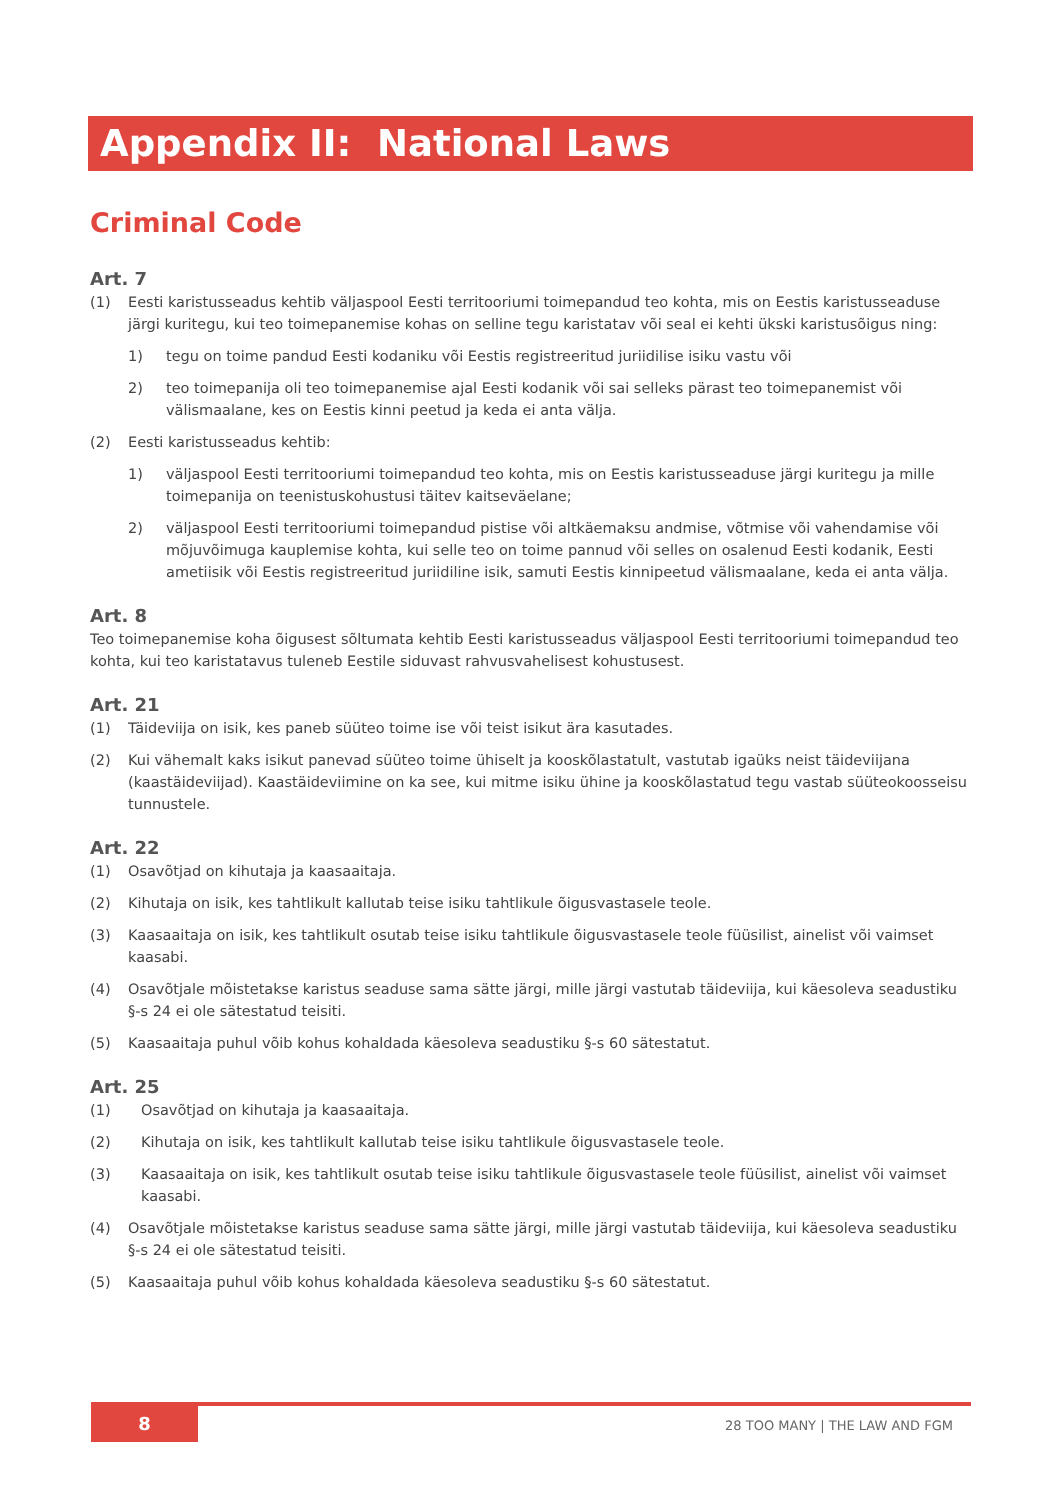Appendix II: National Laws
Criminal Code
Art. 7
(1) Eesti karistusseadus kehtib väljaspool Eesti territooriumi toimepandud teo kohta, mis on Eestis karistusseaduse järgi kuritegu, kui teo toimepanemise kohas on selline tegu karistatav või seal ei kehti ükski karistusõigus ning:
1) tegu on toime pandud Eesti kodaniku või Eestis registreeritud juriidilise isiku vastu või
2) teo toimepanija oli teo toimepanemise ajal Eesti kodanik või sai selleks pärast teo toimepanemist või välismaalane, kes on Eestis kinni peetud ja keda ei anta välja.
(2) Eesti karistusseadus kehtib:
1) väljaspool Eesti territooriumi toimepandud teo kohta, mis on Eestis karistusseaduse järgi kuritegu ja mille toimepanija on teenistuskohustusi täitev kaitseväelane;
2) väljaspool Eesti territooriumi toimepandud pistise või altkäemaksu andmise, võtmise või vahendamise või mõjuvõimuga kauplemise kohta, kui selle teo on toime pannud või selles on osalenud Eesti kodanik, Eesti ametiisik või Eestis registreeritud juriidiline isik, samuti Eestis kinnipeetud välismaalane, keda ei anta välja.
Art. 8
Teo toimepanemise koha õigusest sõltumata kehtib Eesti karistusseadus väljaspool Eesti territooriumi toimepandud teo kohta, kui teo karistatavus tuleneb Eestile siduvast rahvusvahelisest kohustusest.
Art. 21
(1) Täideviija on isik, kes paneb süüteo toime ise või teist isikut ära kasutades.
(2) Kui vähemalt kaks isikut panevad süüteo toime ühiselt ja kooskõlastatult, vastutab igaüks neist täideviijana (kaastäideviijad). Kaastäideviimine on ka see, kui mitme isiku ühine ja kooskõlastatud tegu vastab süüteokoosseisu tunnustele.
Art. 22
(1) Osavõtjad on kihutaja ja kaasaaitaja.
(2) Kihutaja on isik, kes tahtlikult kallutab teise isiku tahtlikule õigusvastasele teole.
(3) Kaasaaitaja on isik, kes tahtlikult osutab teise isiku tahtlikule õigusvastasele teole füüsilist, ainelist või vaimset kaasabi.
(4) Osavõtjale mõistetakse karistus seaduse sama sätte järgi, mille järgi vastutab täideviija, kui käesoleva seadustiku §-s 24 ei ole sätestatud teisiti.
(5) Kaasaaitaja puhul võib kohus kohaldada käesoleva seadustiku §-s 60 sätestatut.
Art. 25
(1) Osavõtjad on kihutaja ja kaasaaitaja.
(2) Kihutaja on isik, kes tahtlikult kallutab teise isiku tahtlikule õigusvastasele teole.
(3) Kaasaaitaja on isik, kes tahtlikult osutab teise isiku tahtlikule õigusvastasele teole füüsilist, ainelist või vaimset kaasabi.
(4) Osavõtjale mõistetakse karistus seaduse sama sätte järgi, mille järgi vastutab täideviija, kui käesoleva seadustiku §-s 24 ei ole sätestatud teisiti.
(5) Kaasaaitaja puhul võib kohus kohaldada käesoleva seadustiku §-s 60 sätestatut.
8 28 TOO MANY | THE LAW AND FGM